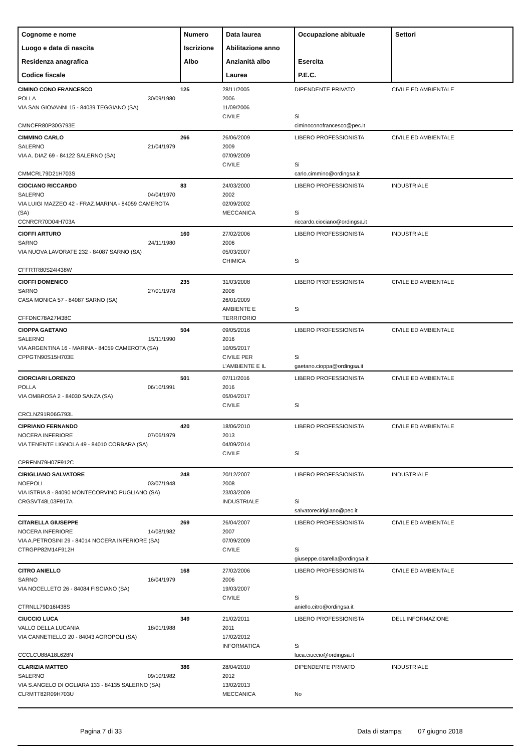| Cognome e nome Luogo e data di nascita Residenza anagrafica Codice fiscale | Numero Iscrizione Albo | Data laurea Abilitazione anno Anzianità albo Laurea | Occupazione abituale Esercita P.E.C. | Settori |
| --- | --- | --- | --- | --- |
| CIMINO CONO FRANCESCO POLLA 30/09/1980 VIA SAN GIOVANNI 15 - 84039 TEGGIANO (SA) CMNCFR80P30G793E | 125 | 28/11/2005 2006 11/09/2006 CIVILE | DIPENDENTE PRIVATO Si ciminoconofrancesco@pec.it | CIVILE ED AMBIENTALE |
| CIMMINO CARLO SALERNO 21/04/1979 VIA A. DIAZ 69 - 84122 SALERNO (SA) CMMCRL79D21H703S | 266 | 26/06/2009 2009 07/09/2009 CIVILE | LIBERO PROFESSIONISTA Si carlo.cimmino@ordingsa.it | CIVILE ED AMBIENTALE |
| CIOCIANO RICCARDO SALERNO 04/04/1970 VIA LUIGI MAZZEO 42 - FRAZ.MARINA - 84059 CAMEROTA (SA) CCNRCR70D04H703A | 83 | 24/03/2000 2002 02/09/2002 MECCANICA | LIBERO PROFESSIONISTA Si riccardo.ciociano@ordingsa.it | INDUSTRIALE |
| CIOFFI ARTURO SARNO 24/11/1980 VIA NUOVA LAVORATE 232 - 84087 SARNO (SA) CFFRTR80S24I438W | 160 | 27/02/2006 2006 05/03/2007 CHIMICA | LIBERO PROFESSIONISTA Si | INDUSTRIALE |
| CIOFFI DOMENICO SARNO 27/01/1978 CASA MONICA 57 - 84087 SARNO (SA) CFFDNC78A27I438C | 235 | 31/03/2008 2008 26/01/2009 AMBIENTE E TERRITORIO | LIBERO PROFESSIONISTA Si | CIVILE ED AMBIENTALE |
| CIOPPA GAETANO SALERNO 15/11/1990 VIA ARGENTINA 16 - MARINA - 84059 CAMEROTA (SA) CPPGTN90S15H703E | 504 | 09/05/2016 2016 10/05/2017 CIVILE PER L'AMBIENTE E IL | LIBERO PROFESSIONISTA Si gaetano.cioppa@ordingsa.it | CIVILE ED AMBIENTALE |
| CIORCIARI LORENZO POLLA 06/10/1991 VIA OMBROSA 2 - 84030 SANZA (SA) CRCLNZ91R06G793L | 501 | 07/11/2016 2016 05/04/2017 CIVILE | LIBERO PROFESSIONISTA Si | CIVILE ED AMBIENTALE |
| CIPRIANO FERNANDO NOCERA INFERIORE 07/06/1979 VIA TENENTE LIGNOLA 49 - 84010 CORBARA (SA) CPRFNN79H07F912C | 420 | 18/06/2010 2013 04/09/2014 CIVILE | LIBERO PROFESSIONISTA Si | CIVILE ED AMBIENTALE |
| CIRIGLIANO SALVATORE NOEPOLI 03/07/1948 VIA ISTRIA 8 - 84090 MONTECORVINO PUGLIANO (SA) CRGSVT48L03F917A | 248 | 20/12/2007 2008 23/03/2009 INDUSTRIALE | LIBERO PROFESSIONISTA Si salvatorecirigliano@pec.it | INDUSTRIALE |
| CITARELLA GIUSEPPE NOCERA INFERIORE 14/08/1982 VIA A.PETROSINI 29 - 84014 NOCERA INFERIORE (SA) CTRGPP82M14F912H | 269 | 26/04/2007 2007 07/09/2009 CIVILE | LIBERO PROFESSIONISTA Si giuseppe.citarella@ordingsa.it | CIVILE ED AMBIENTALE |
| CITRO ANIELLO SARNO 16/04/1979 VIA NOCELLETO 26 - 84084 FISCIANO (SA) CTRNLL79D16I438S | 168 | 27/02/2006 2006 19/03/2007 CIVILE | LIBERO PROFESSIONISTA Si aniello.citro@ordingsa.it | CIVILE ED AMBIENTALE |
| CIUCCIO LUCA VALLO DELLA LUCANIA 18/01/1988 VIA CANNETIELLO 20 - 84043 AGROPOLI (SA) CCCLCU88A18L628N | 349 | 21/02/2011 2011 17/02/2012 INFORMATICA | LIBERO PROFESSIONISTA Si luca.ciuccio@ordingsa.it | DELL'INFORMAZIONE |
| CLARIZIA MATTEO SALERNO 09/10/1982 VIA S.ANGELO DI OGLIARA 133 - 84135 SALERNO (SA) CLRMTT82R09H703U | 386 | 28/04/2010 2012 13/02/2013 MECCANICA | DIPENDENTE PRIVATO No | INDUSTRIALE |
Pagina 7 di 33 Data di stampa: 07 giugno 2018